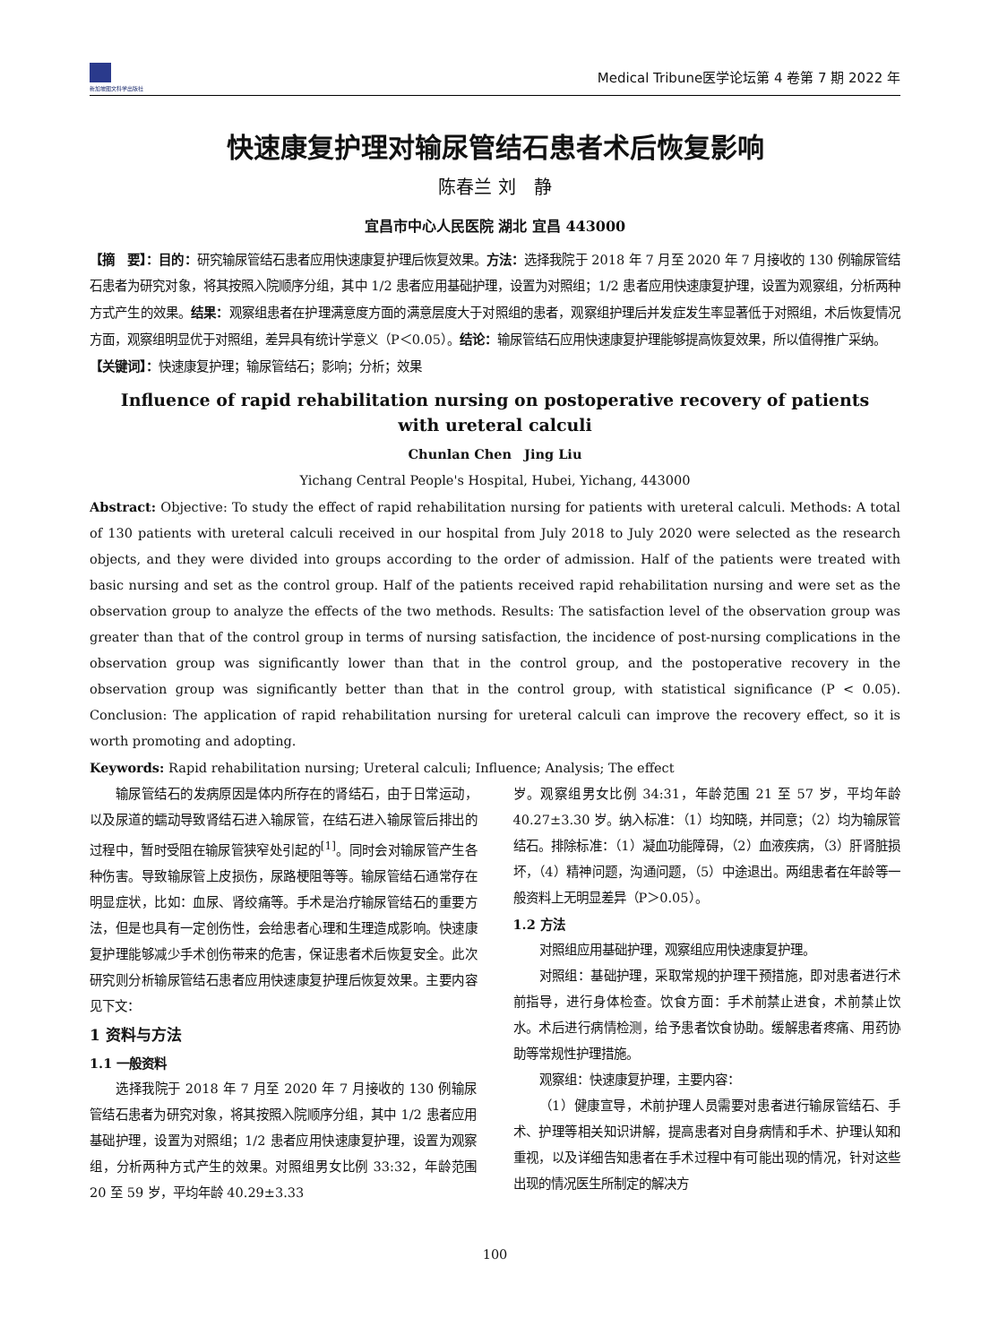新加坡图文科学出版社
Medical Tribune医学论坛第 4 卷第 7 期 2022 年
快速康复护理对输尿管结石患者术后恢复影响
陈春兰 刘　静
宜昌市中心人民医院 湖北 宜昌 443000
【摘　要】：目的：研究输尿管结石患者应用快速康复护理后恢复效果。方法：选择我院于 2018 年 7 月至 2020 年 7 月接收的 130 例输尿管结石患者为研究对象，将其按照入院顺序分组，其中 1/2 患者应用基础护理，设置为对照组；1/2 患者应用快速康复护理，设置为观察组，分析两种方式产生的效果。结果：观察组患者在护理满意度方面的满意层度大于对照组的患者，观察组护理后并发症发生率显著低于对照组，术后恢复情况方面，观察组明显优于对照组，差异具有统计学意义（P＜0.05）。结论：输尿管结石应用快速康复护理能够提高恢复效果，所以值得推广采纳。
【关键词】：快速康复护理；输尿管结石；影响；分析；效果
Influence of rapid rehabilitation nursing on postoperative recovery of patients
with ureteral calculi
Chunlan Chen　Jing Liu
Yichang Central People's Hospital, Hubei, Yichang, 443000
Abstract: Objective: To study the effect of rapid rehabilitation nursing for patients with ureteral calculi. Methods: A total of 130 patients with ureteral calculi received in our hospital from July 2018 to July 2020 were selected as the research objects, and they were divided into groups according to the order of admission. Half of the patients were treated with basic nursing and set as the control group. Half of the patients received rapid rehabilitation nursing and were set as the observation group to analyze the effects of the two methods. Results: The satisfaction level of the observation group was greater than that of the control group in terms of nursing satisfaction, the incidence of post-nursing complications in the observation group was significantly lower than that in the control group, and the postoperative recovery in the observation group was significantly better than that in the control group, with statistical significance (P < 0.05). Conclusion: The application of rapid rehabilitation nursing for ureteral calculi can improve the recovery effect, so it is worth promoting and adopting.
Keywords: Rapid rehabilitation nursing; Ureteral calculi; Influence; Analysis; The effect
输尿管结石的发病原因是体内所存在的肾结石，由于日常运动，以及尿道的蠕动导致肾结石进入输尿管，在结石进入输尿管后排出的过程中，暂时受阻在输尿管狭窄处引起的<sup>[1]</sup>。同时会对输尿管产生各种伤害。导致输尿管上皮损伤，尿路梗阻等等。输尿管结石通常存在明显症状，比如：血尿、肾绞痛等。手术是治疗输尿管结石的重要方法，但是也具有一定创伤性，会给患者心理和生理造成影响。快速康复护理能够减少手术创伤带来的危害，保证患者术后恢复安全。此次研究则分析输尿管结石患者应用快速康复护理后恢复效果。主要内容见下文：
1 资料与方法
1.1 一般资料
选择我院于 2018 年 7 月至 2020 年 7 月接收的 130 例输尿管结石患者为研究对象，将其按照入院顺序分组，其中 1/2 患者应用基础护理，设置为对照组；1/2 患者应用快速康复护理，设置为观察组，分析两种方式产生的效果。对照组男女比例 33:32，年龄范围 20 至 59 岁，平均年龄 40.29±3.33
岁。观察组男女比例 34:31，年龄范围 21 至 57 岁，平均年龄 40.27±3.30 岁。纳入标准：（1）均知晓，并同意；（2）均为输尿管结石。排除标准：（1）凝血功能障碍，（2）血液疾病，（3）肝肾脏损坏，（4）精神问题，沟通问题，（5）中途退出。两组患者在年龄等一般资料上无明显差异（P＞0.05）。
1.2 方法
对照组应用基础护理，观察组应用快速康复护理。
对照组：基础护理，采取常规的护理干预措施，即对患者进行术前指导，进行身体检查。饮食方面：手术前禁止进食，术前禁止饮水。术后进行病情检测，给予患者饮食协助。缓解患者疼痛、用药协助等常规性护理措施。
观察组：快速康复护理，主要内容：
（1）健康宣导，术前护理人员需要对患者进行输尿管结石、手术、护理等相关知识讲解，提高患者对自身病情和手术、护理认知和重视，以及详细告知患者在手术过程中有可能出现的情况，针对这些出现的情况医生所制定的解决方
100